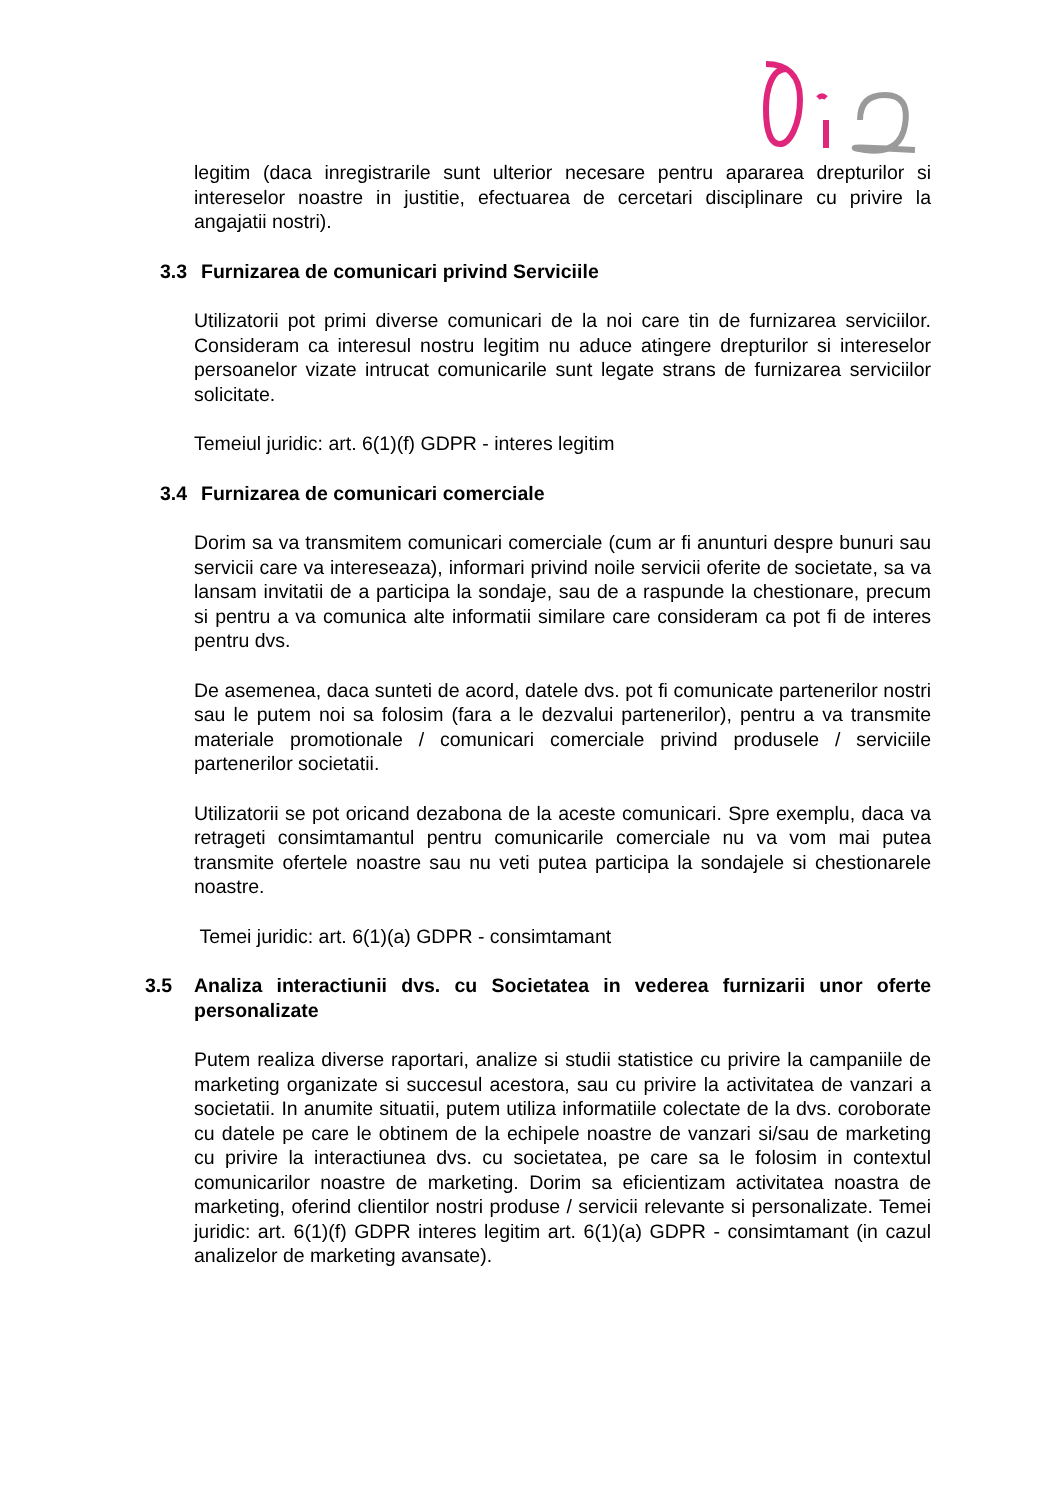legitim (daca inregistrarile sunt ulterior necesare pentru apararea drepturilor si intereselor noastre in justitie, efectuarea de cercetari disciplinare cu privire la angajatii nostri).
3.3 Furnizarea de comunicari privind Serviciile
Utilizatorii pot primi diverse comunicari de la noi care tin de furnizarea serviciilor. Consideram ca interesul nostru legitim nu aduce atingere drepturilor si intereselor persoanelor vizate intrucat comunicarile sunt legate strans de furnizarea serviciilor solicitate.
Temeiul juridic: art. 6(1)(f) GDPR - interes legitim
3.4 Furnizarea de comunicari comerciale
Dorim sa va transmitem comunicari comerciale (cum ar fi anunturi despre bunuri sau servicii care va intereseaza), informari privind noile servicii oferite de societate, sa va lansam invitatii de a participa la sondaje, sau de a raspunde la chestionare, precum si pentru a va comunica alte informatii similare care consideram ca pot fi de interes pentru dvs.
De asemenea, daca sunteti de acord, datele dvs. pot fi comunicate partenerilor nostri sau le putem noi sa folosim (fara a le dezvalui partenerilor), pentru a va transmite materiale promotionale / comunicari comerciale privind produsele / serviciile partenerilor societatii.
Utilizatorii se pot oricand dezabona de la aceste comunicari. Spre exemplu, daca va retrageti consimtamantul pentru comunicarile comerciale nu va vom mai putea transmite ofertele noastre sau nu veti putea participa la sondajele si chestionarele noastre.
Temei juridic: art. 6(1)(a) GDPR - consimtamant
3.5 Analiza interactiunii dvs. cu Societatea in vederea furnizarii unor oferte personalizate
Putem realiza diverse raportari, analize si studii statistice cu privire la campaniile de marketing organizate si succesul acestora, sau cu privire la activitatea de vanzari a societatii. In anumite situatii, putem utiliza informatiile colectate de la dvs. coroborate cu datele pe care le obtinem de la echipele noastre de vanzari si/sau de marketing cu privire la interactiunea dvs. cu societatea, pe care sa le folosim in contextul comunicarilor noastre de marketing. Dorim sa eficientizam activitatea noastra de marketing, oferind clientilor nostri produse / servicii relevante si personalizate. Temei juridic: art. 6(1)(f) GDPR interes legitim art. 6(1)(a) GDPR - consimtamant (in cazul analizelor de marketing avansate).